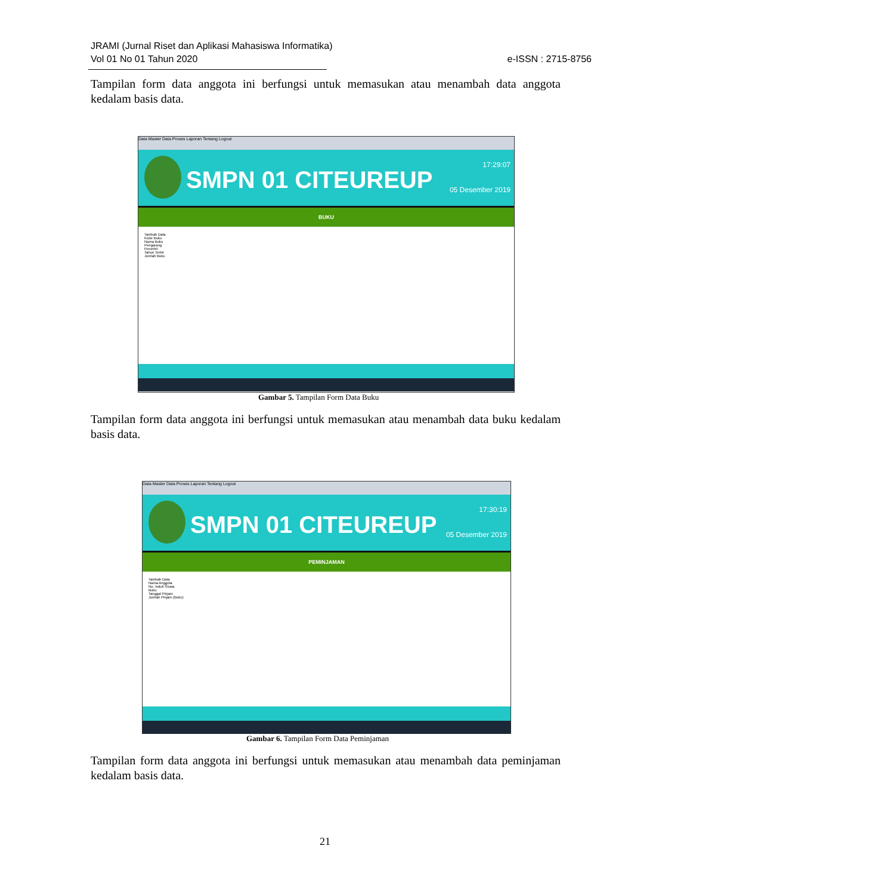JRAMI (Jurnal Riset dan Aplikasi Mahasiswa Informatika)
Vol 01 No 01 Tahun 2020
e-ISSN : 2715-8756
Tampilan form data anggota ini berfungsi untuk memasukan atau menambah data anggota kedalam basis data.
Data Master Data Proses Laporan Tentang Logout
SMPN 01 CITEUREUP
17:29:07
05 Desember 2019
BUKU
Tambah Data
Kode Buku
Nama Buku
Pengarang
Penerbit
Tahun Terbit
Jumlah Buku
Gambar 5. Tampilan Form Data Buku
Tampilan form data anggota ini berfungsi untuk memasukan atau menambah data buku kedalam basis data.
Data Master Data Proses Laporan Tentang Logout
SMPN 01 CITEUREUP
17:30:19
05 Desember 2019
PEMINJAMAN
Tambah Data
Nama Anggota
No. Induk Siswa
Buku
Tanggal Pinjam
Jumlah Pinjam (Buku)
Gambar 6. Tampilan Form Data Peminjaman
Tampilan form data anggota ini berfungsi untuk memasukan atau menambah data peminjaman kedalam basis data.
21